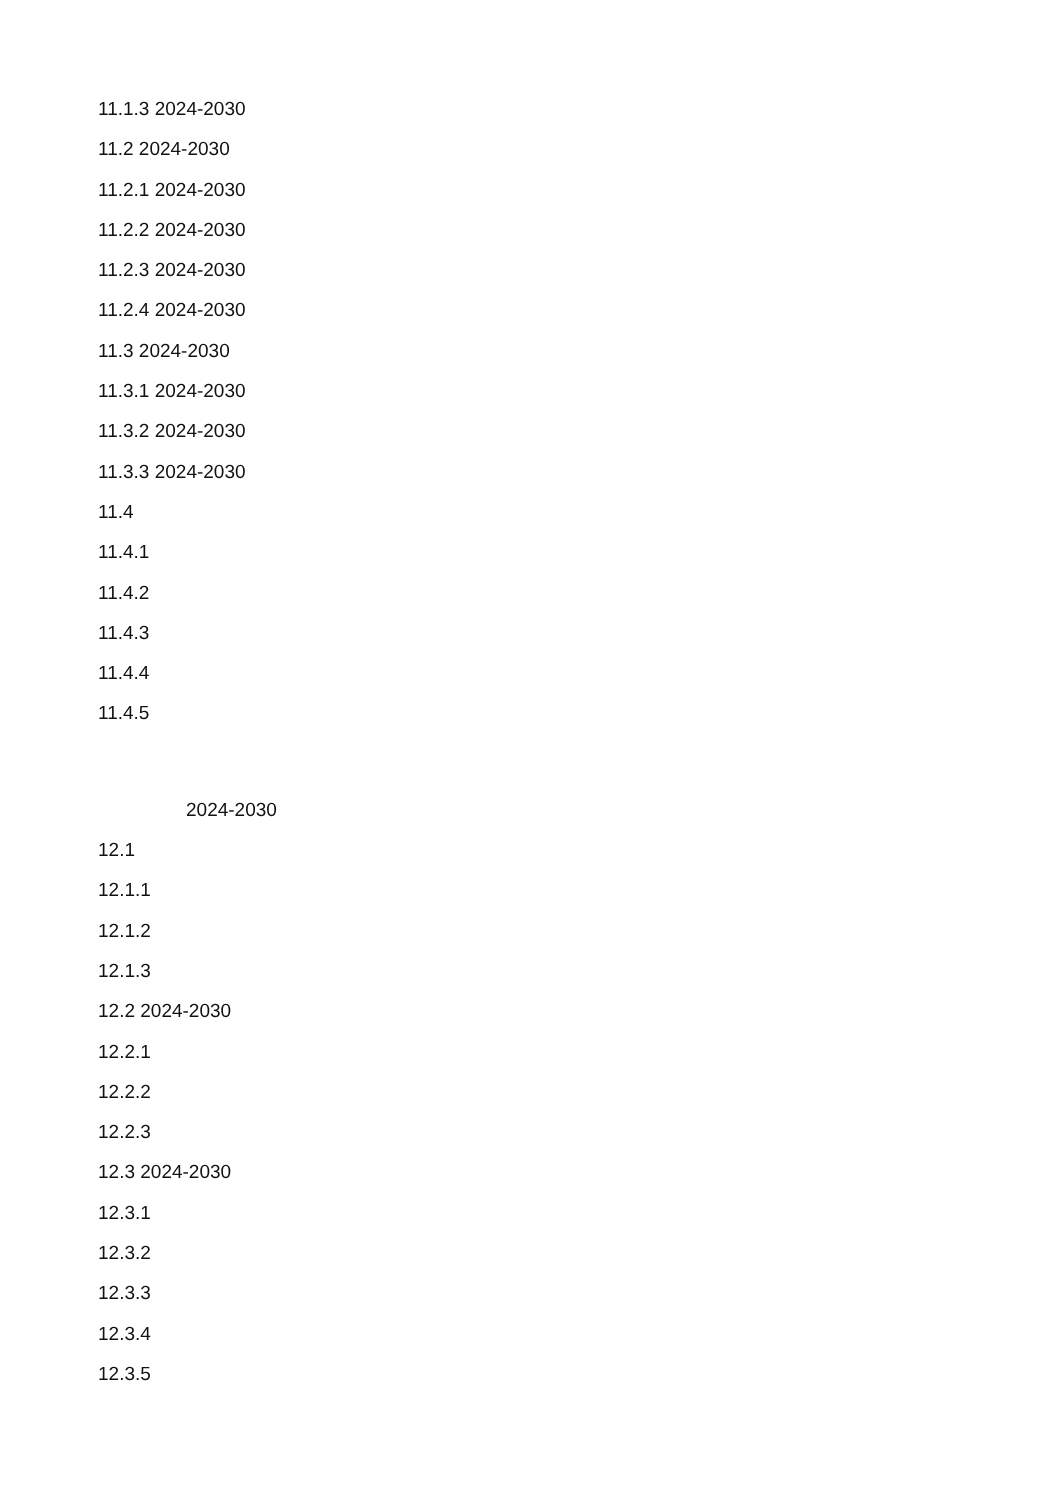11.1.3 2024-2030
11.2 2024-2030
11.2.1 2024-2030
11.2.2 2024-2030
11.2.3 2024-2030
11.2.4 2024-2030
11.3 2024-2030
11.3.1 2024-2030
11.3.2 2024-2030
11.3.3 2024-2030
11.4
11.4.1
11.4.2
11.4.3
11.4.4
11.4.5
2024-2030
12.1
12.1.1
12.1.2
12.1.3
12.2 2024-2030
12.2.1
12.2.2
12.2.3
12.3 2024-2030
12.3.1
12.3.2
12.3.3
12.3.4
12.3.5